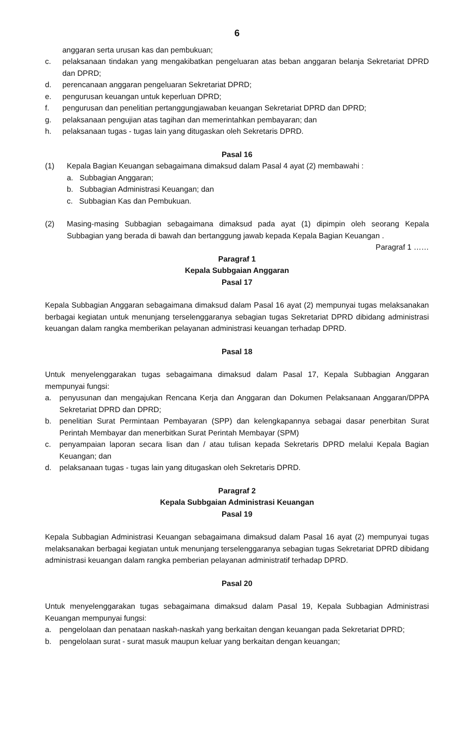6
anggaran serta urusan kas dan pembukuan;
c. pelaksanaan tindakan yang mengakibatkan pengeluaran atas beban anggaran belanja Sekretariat DPRD dan DPRD;
d. perencanaan anggaran pengeluaran Sekretariat DPRD;
e. pengurusan keuangan untuk keperluan DPRD;
f. pengurusan dan penelitian pertanggungjawaban keuangan Sekretariat DPRD dan DPRD;
g. pelaksanaan pengujian atas tagihan dan memerintahkan pembayaran; dan
h. pelaksanaan tugas - tugas lain yang ditugaskan oleh Sekretaris DPRD.
Pasal 16
(1) Kepala Bagian Keuangan sebagaimana dimaksud dalam Pasal 4 ayat (2) membawahi :
a. Subbagian Anggaran;
b. Subbagian Administrasi Keuangan; dan
c. Subbagian Kas dan Pembukuan.
(2) Masing-masing Subbagian sebagaimana dimaksud pada ayat (1) dipimpin oleh seorang Kepala Subbagian yang berada di bawah dan bertanggung jawab kepada Kepala Bagian Keuangan .
Paragraf 1 ……
Paragraf 1
Kepala Subbgaian Anggaran
Pasal 17
Kepala Subbagian Anggaran sebagaimana dimaksud dalam Pasal 16 ayat (2) mempunyai tugas melaksanakan berbagai kegiatan untuk menunjang terselenggaranya sebagian tugas Sekretariat DPRD dibidang administrasi keuangan dalam rangka memberikan pelayanan administrasi keuangan terhadap DPRD.
Pasal 18
Untuk menyelenggarakan tugas sebagaimana dimaksud dalam Pasal 17, Kepala Subbagian Anggaran mempunyai fungsi:
a. penyusunan dan mengajukan Rencana Kerja dan Anggaran dan Dokumen Pelaksanaan Anggaran/DPPA Sekretariat DPRD dan DPRD;
b. penelitian Surat Permintaan Pembayaran (SPP) dan kelengkapannya sebagai dasar penerbitan Surat Perintah Membayar dan menerbitkan Surat Perintah Membayar (SPM)
c. penyampaian laporan secara lisan dan / atau tulisan kepada Sekretaris DPRD melalui Kepala Bagian Keuangan; dan
d. pelaksanaan tugas - tugas lain yang ditugaskan oleh Sekretaris DPRD.
Paragraf 2
Kepala Subbgaian Administrasi Keuangan
Pasal 19
Kepala Subbagian Administrasi Keuangan sebagaimana dimaksud dalam Pasal 16 ayat (2) mempunyai tugas melaksanakan berbagai kegiatan untuk menunjang terselenggaranya sebagian tugas Sekretariat DPRD dibidang administrasi keuangan dalam rangka pemberian pelayanan administratif terhadap DPRD.
Pasal 20
Untuk menyelenggarakan tugas sebagaimana dimaksud dalam Pasal 19, Kepala Subbagian Administrasi Keuangan mempunyai fungsi:
a. pengelolaan dan penataan naskah-naskah yang berkaitan dengan keuangan pada Sekretariat DPRD;
b. pengelolaan surat - surat masuk maupun keluar yang berkaitan dengan keuangan;